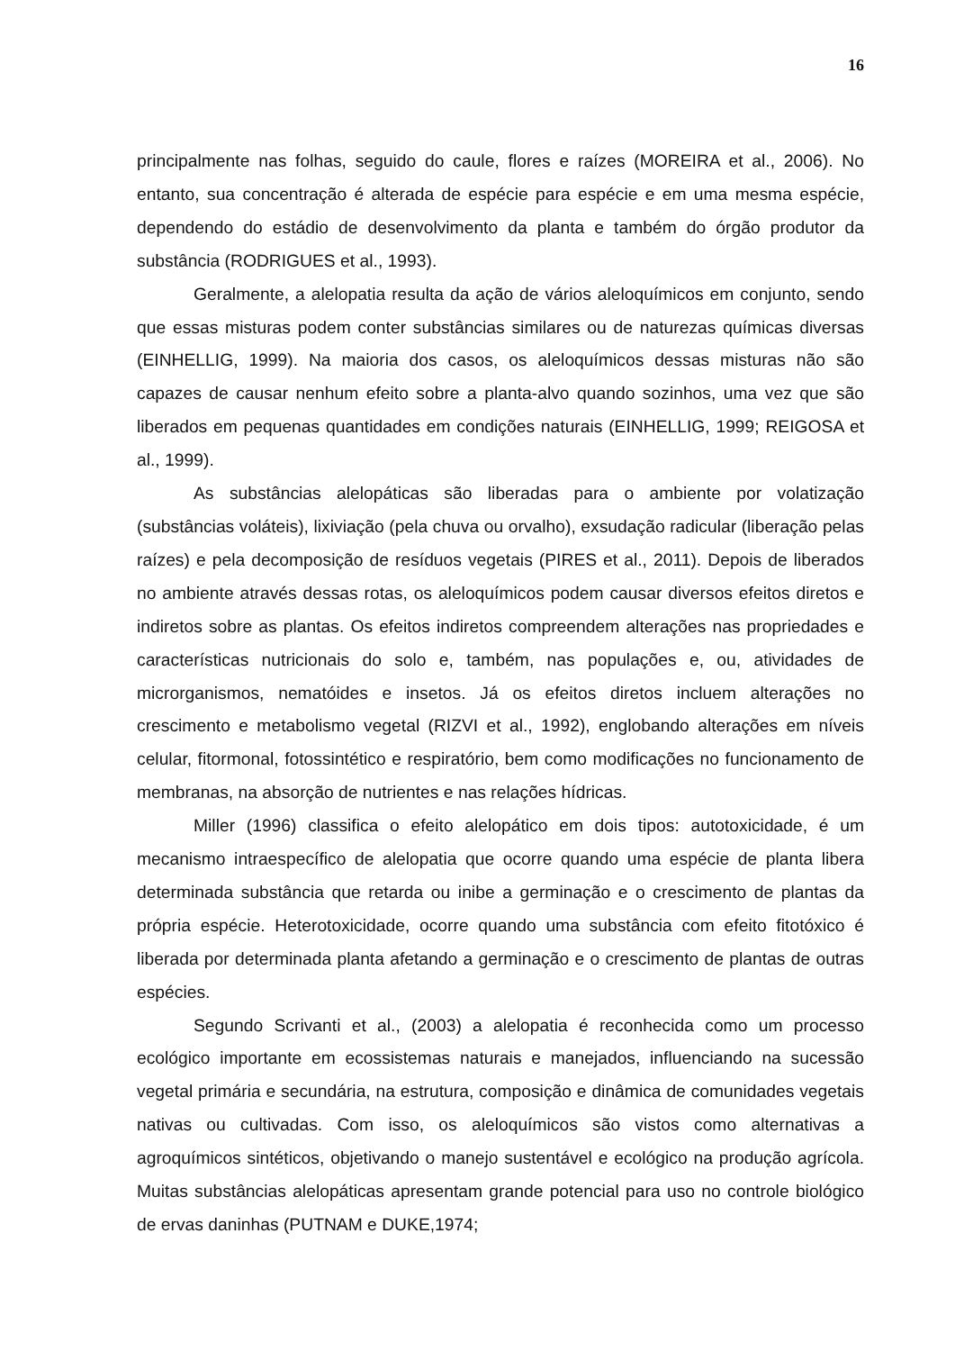16
principalmente nas folhas, seguido do caule, flores e raízes (MOREIRA et al., 2006). No entanto, sua concentração é alterada de espécie para espécie e em uma mesma espécie, dependendo do estádio de desenvolvimento da planta e também do órgão produtor da substância (RODRIGUES et al., 1993).
Geralmente, a alelopatia resulta da ação de vários aleloquímicos em conjunto, sendo que essas misturas podem conter substâncias similares ou de naturezas químicas diversas (EINHELLIG, 1999). Na maioria dos casos, os aleloquímicos dessas misturas não são capazes de causar nenhum efeito sobre a planta-alvo quando sozinhos, uma vez que são liberados em pequenas quantidades em condições naturais (EINHELLIG, 1999; REIGOSA et al., 1999).
As substâncias alelopáticas são liberadas para o ambiente por volatização (substâncias voláteis), lixiviação (pela chuva ou orvalho), exsudação radicular (liberação pelas raízes) e pela decomposição de resíduos vegetais (PIRES et al., 2011). Depois de liberados no ambiente através dessas rotas, os aleloquímicos podem causar diversos efeitos diretos e indiretos sobre as plantas. Os efeitos indiretos compreendem alterações nas propriedades e características nutricionais do solo e, também, nas populações e, ou, atividades de microrganismos, nematóides e insetos. Já os efeitos diretos incluem alterações no crescimento e metabolismo vegetal (RIZVI et al., 1992), englobando alterações em níveis celular, fitormonal, fotossintético e respiratório, bem como modificações no funcionamento de membranas, na absorção de nutrientes e nas relações hídricas.
Miller (1996) classifica o efeito alelopático em dois tipos: autotoxicidade, é um mecanismo intraespecífico de alelopatia que ocorre quando uma espécie de planta libera determinada substância que retarda ou inibe a germinação e o crescimento de plantas da própria espécie. Heterotoxicidade, ocorre quando uma substância com efeito fitotóxico é liberada por determinada planta afetando a germinação e o crescimento de plantas de outras espécies.
Segundo Scrivanti et al., (2003) a alelopatia é reconhecida como um processo ecológico importante em ecossistemas naturais e manejados, influenciando na sucessão vegetal primária e secundária, na estrutura, composição e dinâmica de comunidades vegetais nativas ou cultivadas. Com isso, os aleloquímicos são vistos como alternativas a agroquímicos sintéticos, objetivando o manejo sustentável e ecológico na produção agrícola. Muitas substâncias alelopáticas apresentam grande potencial para uso no controle biológico de ervas daninhas (PUTNAM e DUKE,1974;